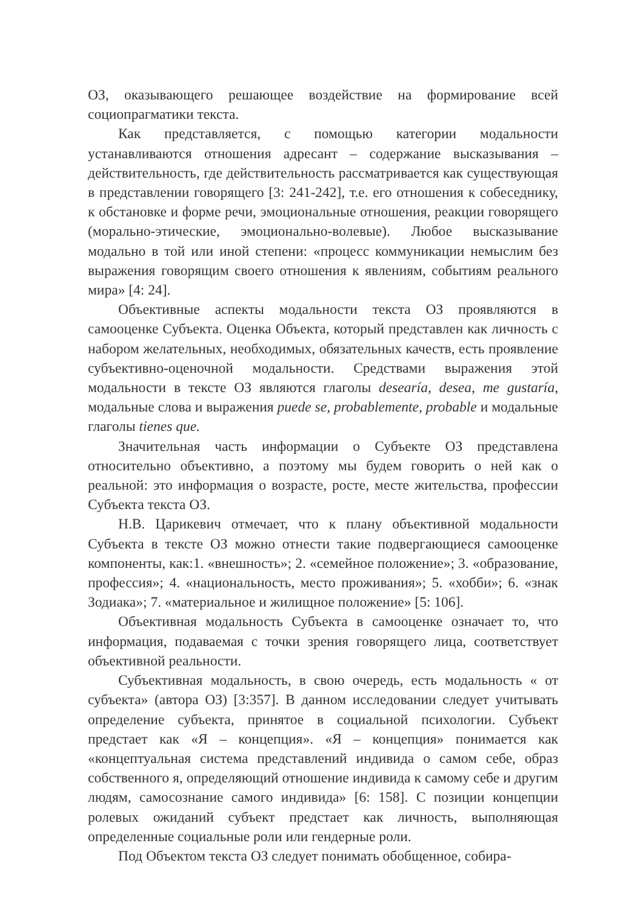ОЗ, оказывающего решающее воздействие на формирование всей социопрагматики текста.
Как представляется, с помощью категории модальности устанавливаются отношения адресант – содержание высказывания – действительность, где действительность рассматривается как существующая в представлении говорящего [3: 241-242], т.е. его отношения к собеседнику, к обстановке и форме речи, эмоциональные отношения, реакции говорящего (морально-этические, эмоционально-волевые). Любое высказывание модально в той или иной степени: «процесс коммуникации немыслим без выражения говорящим своего отношения к явлениям, событиям реального мира» [4: 24].
Объективные аспекты модальности текста ОЗ проявляются в самооценке Субъекта. Оценка Объекта, который представлен как личность с набором желательных, необходимых, обязательных качеств, есть проявление субъективно-оценочной модальности. Средствами выражения этой модальности в тексте ОЗ являются глаголы desearía, desea, me gustaría, модальные слова и выражения puede se, probablemente, probable и модальные глаголы tienes que.
Значительная часть информации о Субъекте ОЗ представлена относительно объективно, а поэтому мы будем говорить о ней как о реальной: это информация о возрасте, росте, месте жительства, профессии Субъекта текста ОЗ.
Н.В. Царикевич отмечает, что к плану объективной модальности Субъекта в тексте ОЗ можно отнести такие подвергающиеся самооценке компоненты, как:1. «внешность»; 2. «семейное положение»; 3. «образование, профессия»; 4. «национальность, место проживания»; 5. «хобби»; 6. «знак Зодиака»; 7. «материальное и жилищное положение» [5: 106].
Объективная модальность Субъекта в самооценке означает то, что информация, подаваемая с точки зрения говорящего лица, соответствует объективной реальности.
Субъективная модальность, в свою очередь, есть модальность « от субъекта» (автора ОЗ) [3:357]. В данном исследовании следует учитывать определение субъекта, принятое в социальной психологии. Субъект предстает как «Я – концепция». «Я – концепция» понимается как «концептуальная система представлений индивида о самом себе, образ собственного я, определяющий отношение индивида к самому себе и другим людям, самосознание самого индивида» [6: 158]. С позиции концепции ролевых ожиданий субъект предстает как личность, выполняющая определенные социальные роли или гендерные роли.
Под Объектом текста ОЗ следует понимать обобщенное, собира-